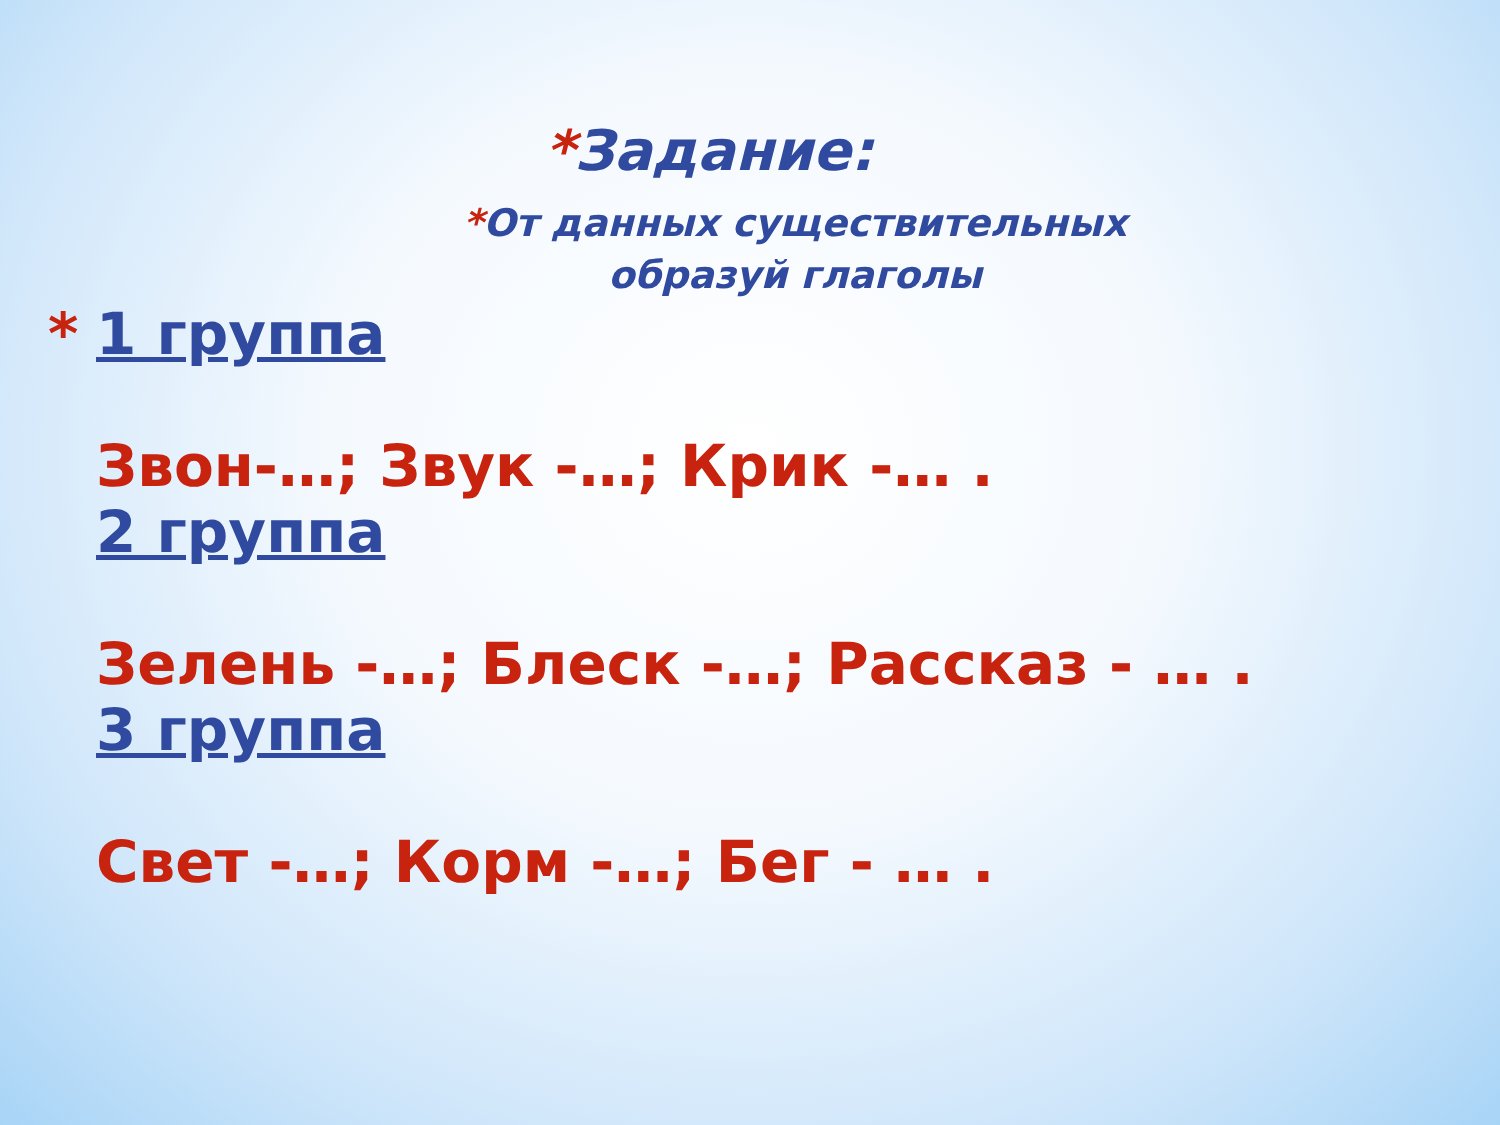*Задание:
*От данных существительных образуй глаголы
* 1 группа
Звон-…; Звук -…; Крик -… .
2 группа
Зелень -…; Блеск -…; Рассказ - … .
3 группа
Свет -…; Корм -…; Бег - … .